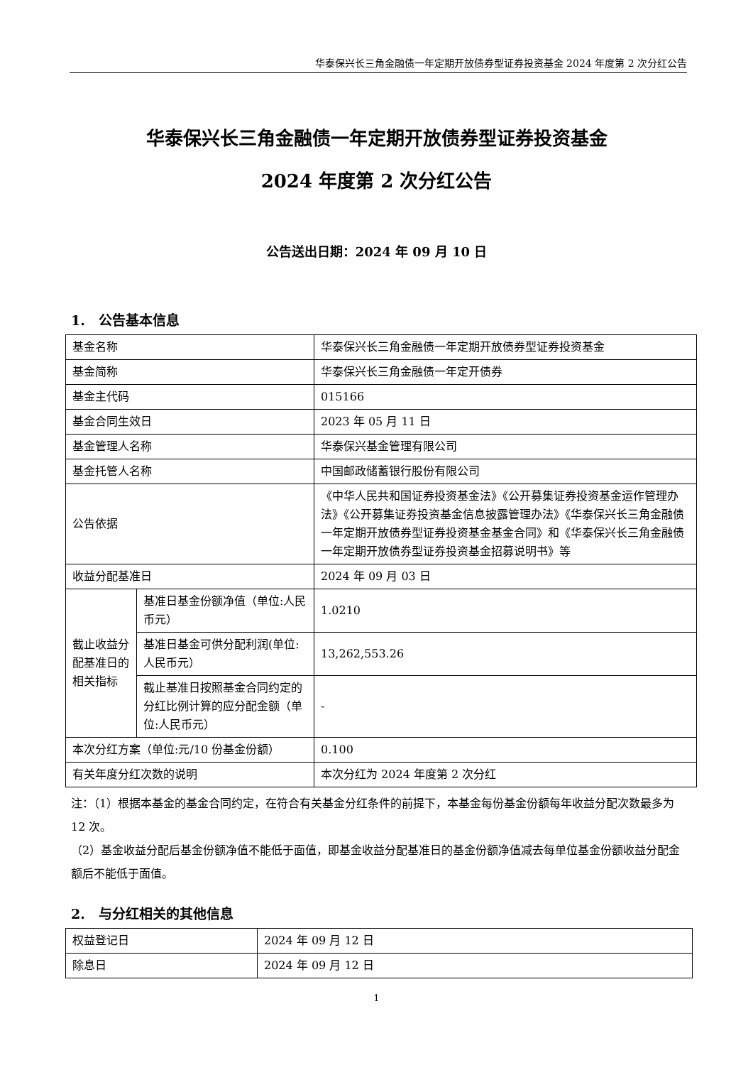华泰保兴长三角金融债一年定期开放债券型证券投资基金 2024 年度第 2 次分红公告
华泰保兴长三角金融债一年定期开放债券型证券投资基金
2024 年度第 2 次分红公告
公告送出日期：2024 年 09 月 10 日
1.　公告基本信息
| 基金名称 | | 华泰保兴长三角金融债一年定期开放债券型证券投资基金 |
| 基金简称 | | 华泰保兴长三角金融债一年定开债券 |
| 基金主代码 | | 015166 |
| 基金合同生效日 | | 2023 年 05 月 11 日 |
| 基金管理人名称 | | 华泰保兴基金管理有限公司 |
| 基金托管人名称 | | 中国邮政储蓄银行股份有限公司 |
| 公告依据 | | 《中华人民共和国证券投资基金法》《公开募集证券投资基金运作管理办法》《公开募集证券投资基金信息披露管理办法》《华泰保兴长三角金融债一年定期开放债券型证券投资基金基金合同》和《华泰保兴长三角金融债一年定期开放债券型证券投资基金招募说明书》等 |
| 收益分配基准日 | | 2024 年 09 月 03 日 |
| 截止收益分配基准日的相关指标 | 基准日基金份额净值（单位:人民币元） | 1.0210 |
| | 基准日基金可供分配利润(单位:人民币元） | 13,262,553.26 |
| | 截止基准日按照基金合同约定的分红比例计算的应分配金额（单位:人民币元） | - |
| 本次分红方案（单位:元/10 份基金份额） | | 0.100 |
| 有关年度分红次数的说明 | | 本次分红为 2024 年度第 2 次分红 |
注：（1）根据本基金的基金合同约定，在符合有关基金分红条件的前提下，本基金每份基金份额每年收益分配次数最多为 12 次。
（2）基金收益分配后基金份额净值不能低于面值，即基金收益分配基准日的基金份额净值减去每单位基金份额收益分配金额后不能低于面值。
2.　与分红相关的其他信息
| 权益登记日 | 2024 年 09 月 12 日 |
| 除息日 | 2024 年 09 月 12 日 |
1